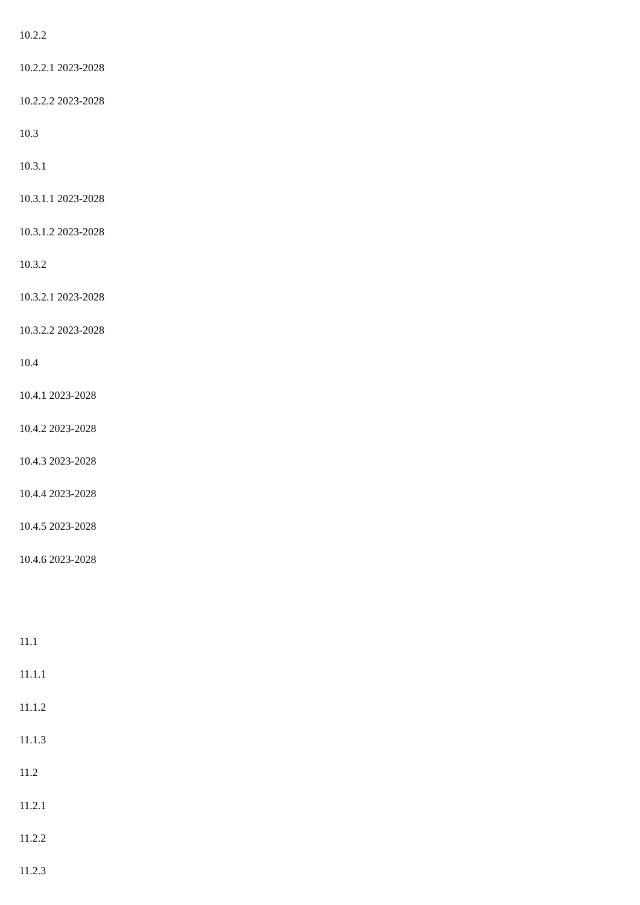10.2.2
10.2.2.1 2023-2028
10.2.2.2 2023-2028
10.3
10.3.1
10.3.1.1 2023-2028
10.3.1.2 2023-2028
10.3.2
10.3.2.1 2023-2028
10.3.2.2 2023-2028
10.4
10.4.1 2023-2028
10.4.2 2023-2028
10.4.3 2023-2028
10.4.4 2023-2028
10.4.5 2023-2028
10.4.6 2023-2028
11.1
11.1.1
11.1.2
11.1.3
11.2
11.2.1
11.2.2
11.2.3